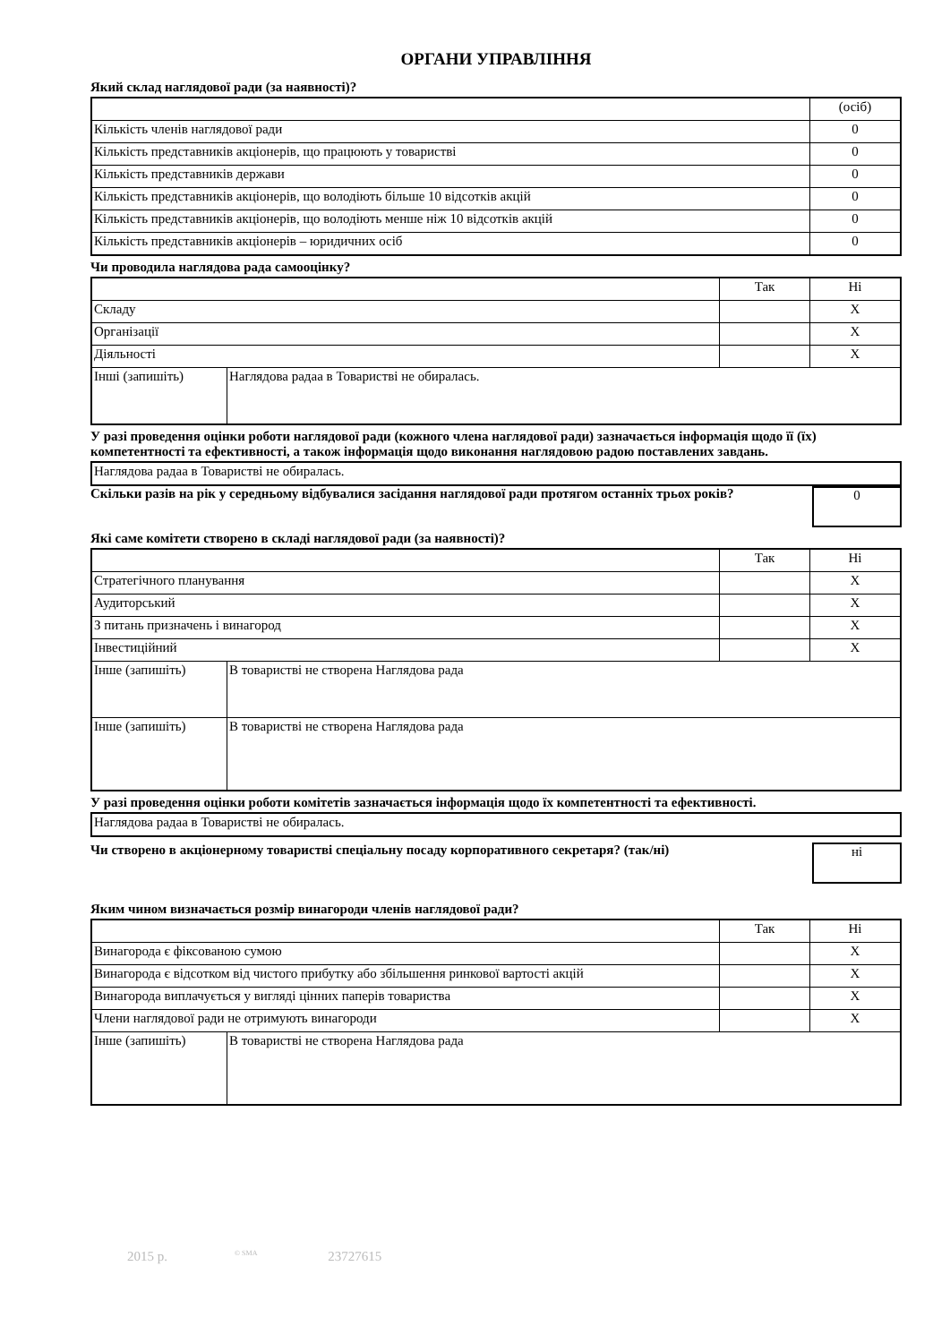ОРГАНИ УПРАВЛІННЯ
Який склад наглядової ради (за наявності)?
| | (осіб) |
| Кількість членів наглядової ради | 0 |
| Кількість представників акціонерів, що працюють у товаристві | 0 |
| Кількість представників держави | 0 |
| Кількість представників акціонерів, що володіють більше 10 відсотків акцій | 0 |
| Кількість представників акціонерів, що володіють менше ніж 10 відсотків акцій | 0 |
| Кількість представників акціонерів – юридичних осіб | 0 |
Чи проводила наглядова рада самооцінку?
| | | Так | Ні |
| Складу | | | X |
| Організації | | | X |
| Діяльності | | | X |
| Інші (запишіть) | Наглядова радаа в Товаристві не обиралась. | | |
У разі проведення оцінки роботи наглядової ради (кожного члена наглядової ради) зазначається інформація щодо її (їх) компетентності та ефективності, а також інформація щодо виконання наглядовою радою поставлених завдань.
| Наглядова радаа в Товаристві не обиралась. |
Скільки разів на рік у середньому відбувалися засідання наглядової ради протягом останніх трьох років?
0
Які саме комітети створено в складі наглядової ради (за наявності)?
| | | Так | Ні |
| Стратегічного планування | | | X |
| Аудиторський | | | X |
| З питань призначень і винагород | | | X |
| Інвестиційний | | | X |
| Інше (запишіть) | В товаристві не створена Наглядова рада | | |
| Інше (запишіть) | В товаристві не створена Наглядова рада | | |
У разі проведення оцінки роботи комітетів зазначається інформація щодо їх компетентності та ефективності.
| Наглядова радаа в Товаристві не обиралась. |
Чи створено в акціонерному товаристві спеціальну посаду корпоративного секретаря? (так/ні)
ні
Яким чином визначається розмір винагороди членів наглядової ради?
| | | Так | Ні |
| Винагорода є фіксованою сумою | | | X |
| Винагорода є відсотком від чистого прибутку або збільшення ринкової вартості акцій | | | X |
| Винагорода виплачується у вигляді цінних паперів товариства | | | X |
| Члени наглядової ради не отримують винагороди | | | X |
| Інше (запишіть) | В товаристві не створена Наглядова рада | | |
2015 р. <sup>© SMA</sup> 23727615